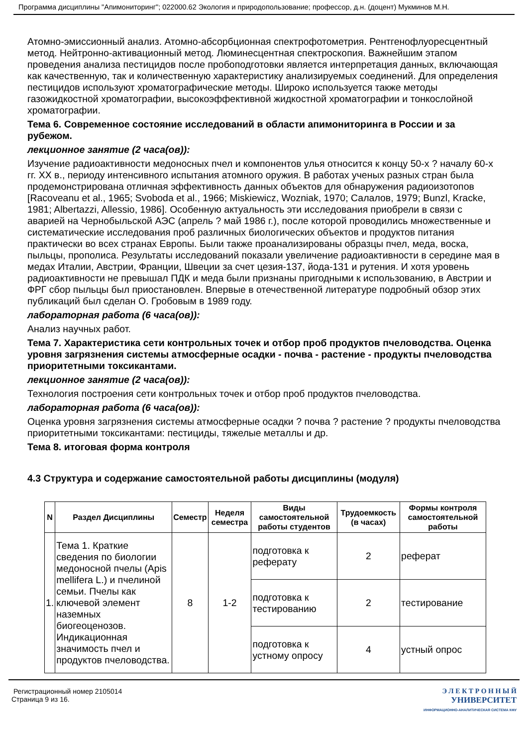Программа дисциплины "Апимониторинг"; 022000.62 Экология и природопользование; профессор, д.н. (доцент) Мукминов М.Н.
Атомно-эмиссионный анализ. Атомно-абсорбционная спектрофотометрия. Рентгенофлуоресцентный метод. Нейтронно-активационный метод. Люминесцентная спектроскопия. Важнейшим этапом проведения анализа пестицидов после пробоподготовки является интерпретация данных, включающая как качественную, так и количественную характеристику анализируемых соединений. Для определения пестицидов используют хроматографические методы. Широко используется также методы газожидкостной хроматографии, высокоэффективной жидкостной хроматографии и тонкослойной хроматографии.
Тема 6. Современное состояние исследований в области апимониторинга в России и за рубежом.
лекционное занятие (2 часа(ов)):
Изучение радиоактивности медоносных пчел и компонентов улья относится к концу 50-х ? началу 60-х гг. XX в., периоду интенсивного испытания атомного оружия. В работах ученых разных стран была продемонстрирована отличная эффективность данных объектов для обнаружения радиоизотопов [Racoveanu et al., 1965; Svoboda et al., 1966; Miskiewicz, Wozniak, 1970; Салалов, 1979; Bunzl, Kracke, 1981; Albertazzi, Allessio, 1986]. Особенную актуальность эти исследования приобрели в связи с аварией на Чернобыльской АЭС (апрель ? май 1986 г.), после которой проводились множественные и систематические исследования проб различных биологических объектов и продуктов питания практически во всех странах Европы. Были также проанализированы образцы пчел, меда, воска, пыльцы, прополиса. Результаты исследований показали увеличение радиоактивности в середине мая в медах Италии, Австрии, Франции, Швеции за счет цезия-137, йода-131 и рутения. И хотя уровень радиоактивности не превышал ПДК и меда были признаны пригодными к использованию, в Австрии и ФРГ сбор пыльцы был приостановлен. Впервые в отечественной литературе подробный обзор этих публикаций был сделан О. Гробовым в 1989 году.
лабораторная работа (6 часа(ов)):
Анализ научных работ.
Тема 7. Характеристика сети контрольных точек и отбор проб продуктов пчеловодства. Оценка уровня загрязнения системы атмосферные осадки - почва - растение - продукты пчеловодства приоритетными токсикантами.
лекционное занятие (2 часа(ов)):
Технология построения сети контрольных точек и отбор проб продуктов пчеловодства.
лабораторная работа (6 часа(ов)):
Оценка уровня загрязнения системы атмосферные осадки ? почва ? растение ? продукты пчеловодства приоритетными токсикантами: пестициды, тяжелые металлы и др.
Тема 8. итоговая форма контроля
4.3 Структура и содержание самостоятельной работы дисциплины (модуля)
| N | Раздел Дисциплины | Семестр | Неделя семестра | Виды самостоятельной работы студентов | Трудоемкость (в часах) | Формы контроля самостоятельной работы |
| --- | --- | --- | --- | --- | --- | --- |
| 1. | Тема 1. Краткие сведения по биологии медоносной пчелы (Apis mellifera L.) и пчелиной семьи. Пчелы как ключевой элемент наземных биогеоценозов. Индикационная значимость пчел и продуктов пчеловодства. | 8 | 1-2 | подготовка к реферату | 2 | реферат |
| | | | | подготовка к тестированию | 2 | тестирование |
| | | | | подготовка к устному опросу | 4 | устный опрос |
Регистрационный номер 2105014
Страница 9 из 16.
Э Л Е К Т Р О Н Н Ы Й
УНИВЕРСИТЕТ
ИНФОРМАЦИОННО-АНАЛИТИЧЕСКАЯ СИСТЕМА КФУ